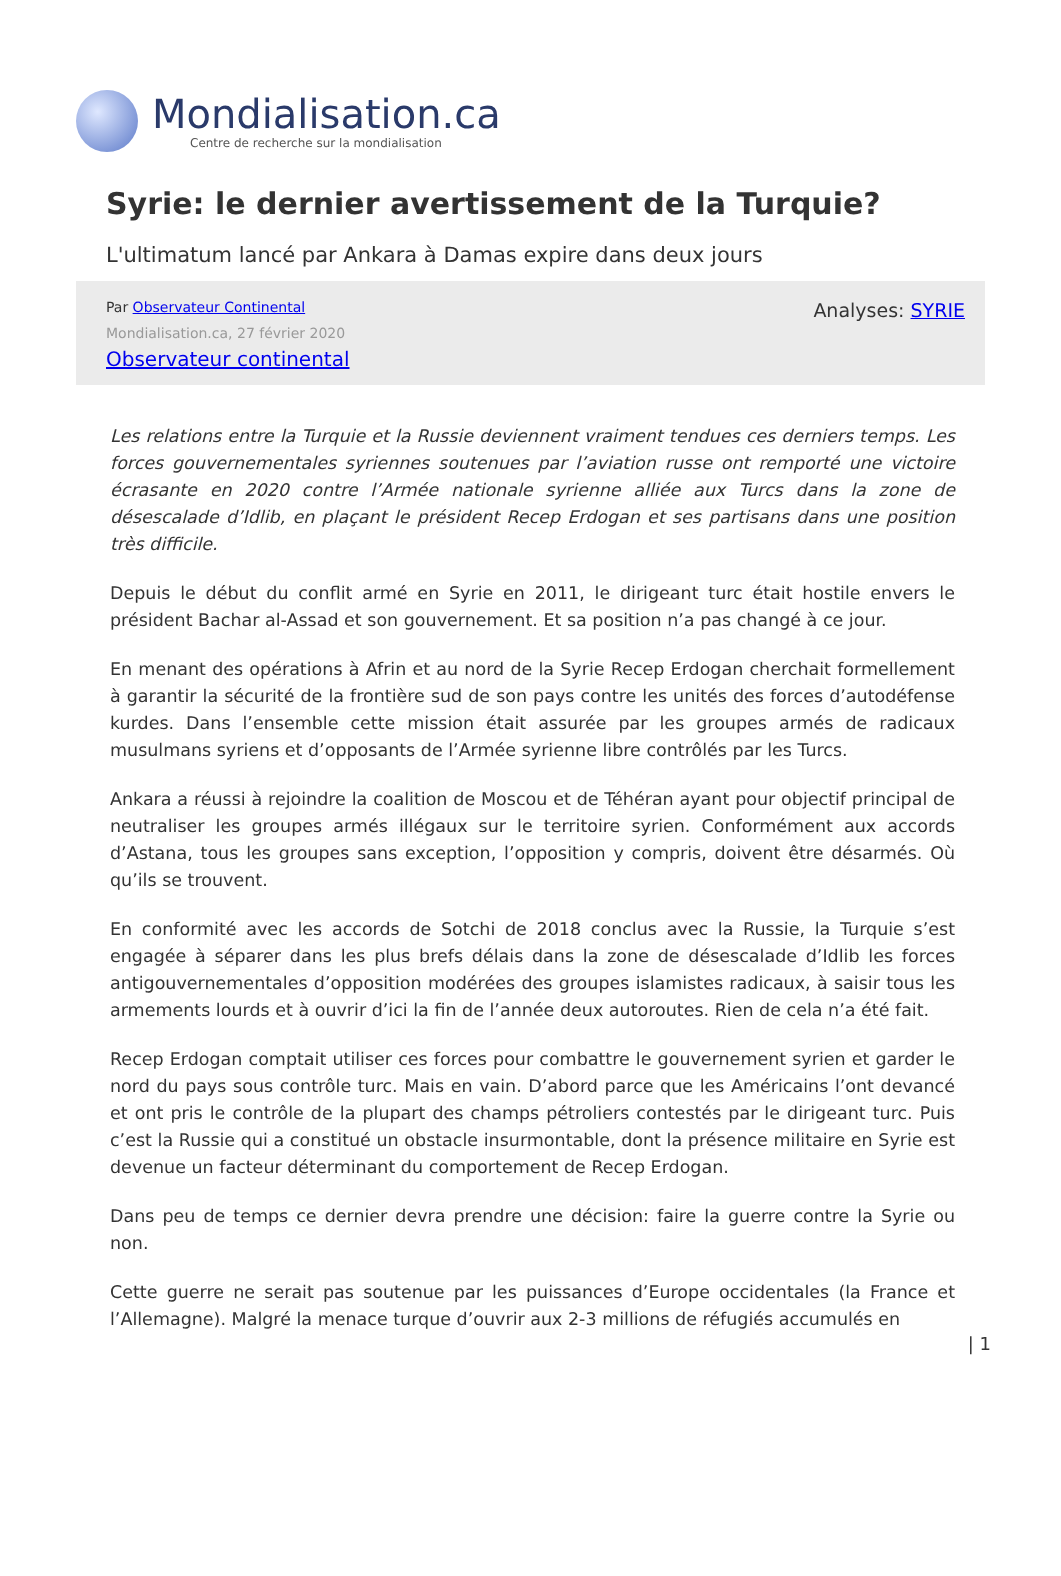Mondialisation.ca
Centre de recherche sur la mondialisation
Syrie: le dernier avertissement de la Turquie?
L'ultimatum lancé par Ankara à Damas expire dans deux jours
Par Observateur Continental
Mondialisation.ca, 27 février 2020
Observateur continental
Analyses: SYRIE
Les relations entre la Turquie et la Russie deviennent vraiment tendues ces derniers temps. Les forces gouvernementales syriennes soutenues par l’aviation russe ont remporté une victoire écrasante en 2020 contre l’Armée nationale syrienne alliée aux Turcs dans la zone de désescalade d’Idlib, en plaçant le président Recep Erdogan et ses partisans dans une position très difficile.
Depuis le début du conflit armé en Syrie en 2011, le dirigeant turc était hostile envers le président Bachar al-Assad et son gouvernement. Et sa position n’a pas changé à ce jour.
En menant des opérations à Afrin et au nord de la Syrie Recep Erdogan cherchait formellement à garantir la sécurité de la frontière sud de son pays contre les unités des forces d’autodéfense kurdes. Dans l’ensemble cette mission était assurée par les groupes armés de radicaux musulmans syriens et d’opposants de l’Armée syrienne libre contrôlés par les Turcs.
Ankara a réussi à rejoindre la coalition de Moscou et de Téhéran ayant pour objectif principal de neutraliser les groupes armés illégaux sur le territoire syrien. Conformément aux accords d’Astana, tous les groupes sans exception, l’opposition y compris, doivent être désarmés. Où qu’ils se trouvent.
En conformité avec les accords de Sotchi de 2018 conclus avec la Russie, la Turquie s’est engagée à séparer dans les plus brefs délais dans la zone de désescalade d’Idlib les forces antigouvernementales d’opposition modérées des groupes islamistes radicaux, à saisir tous les armements lourds et à ouvrir d’ici la fin de l’année deux autoroutes. Rien de cela n’a été fait.
Recep Erdogan comptait utiliser ces forces pour combattre le gouvernement syrien et garder le nord du pays sous contrôle turc. Mais en vain. D’abord parce que les Américains l’ont devancé et ont pris le contrôle de la plupart des champs pétroliers contestés par le dirigeant turc. Puis c’est la Russie qui a constitué un obstacle insurmontable, dont la présence militaire en Syrie est devenue un facteur déterminant du comportement de Recep Erdogan.
Dans peu de temps ce dernier devra prendre une décision: faire la guerre contre la Syrie ou non.
Cette guerre ne serait pas soutenue par les puissances d’Europe occidentales (la France et l’Allemagne). Malgré la menace turque d’ouvrir aux 2-3 millions de réfugiés accumulés en
| 1